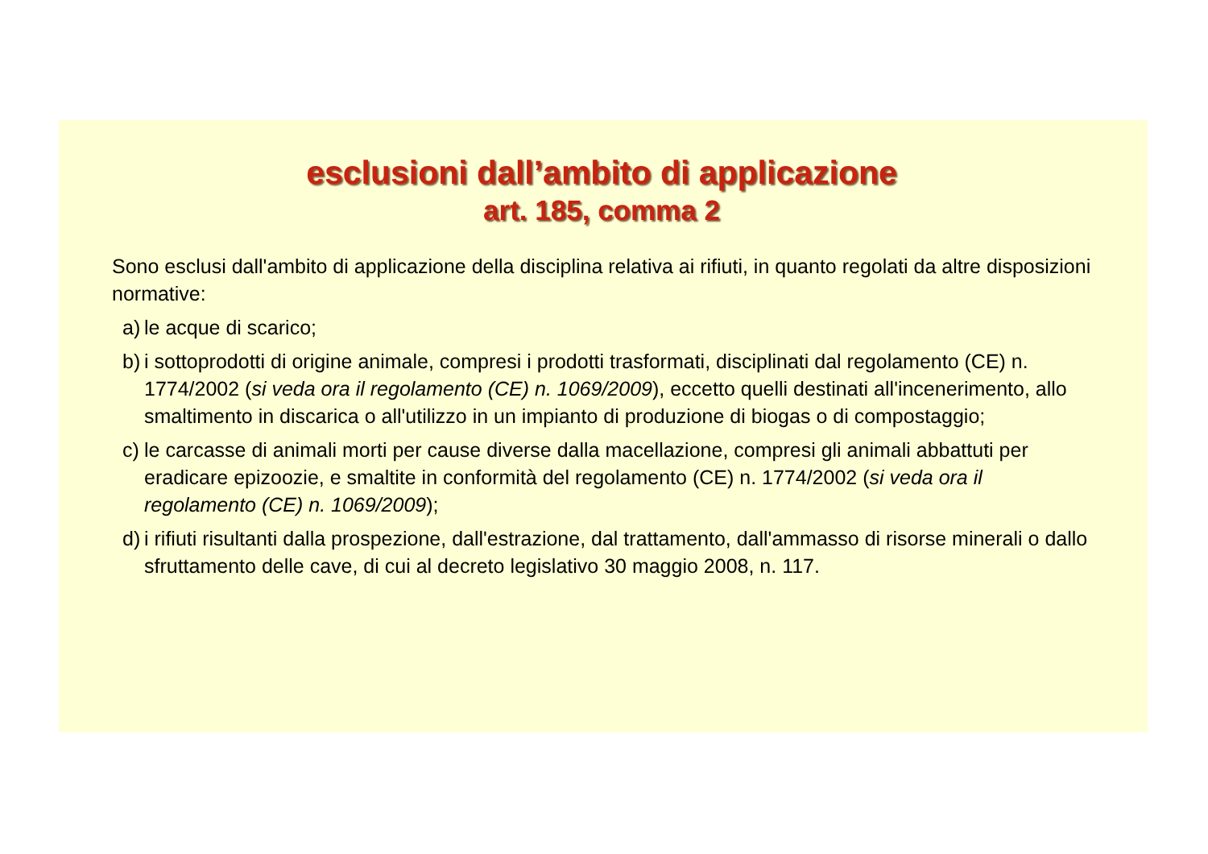esclusioni dall’ambito di applicazione
art. 185, comma 2
Sono esclusi dall'ambito di applicazione della disciplina relativa ai rifiuti, in quanto regolati da altre disposizioni normative:
a) le acque di scarico;
b) i sottoprodotti di origine animale, compresi i prodotti trasformati, disciplinati dal regolamento (CE) n. 1774/2002 (si veda ora il regolamento (CE) n. 1069/2009), eccetto quelli destinati all'incenerimento, allo smaltimento in discarica o all'utilizzo in un impianto di produzione di biogas o di compostaggio;
c) le carcasse di animali morti per cause diverse dalla macellazione, compresi gli animali abbattuti per eradicare epizoozie, e smaltite in conformità del regolamento (CE) n. 1774/2002 (si veda ora il regolamento (CE) n. 1069/2009);
d) i rifiuti risultanti dalla prospezione, dall'estrazione, dal trattamento, dall'ammasso di risorse minerali o dallo sfruttamento delle cave, di cui al decreto legislativo 30 maggio 2008, n. 117.